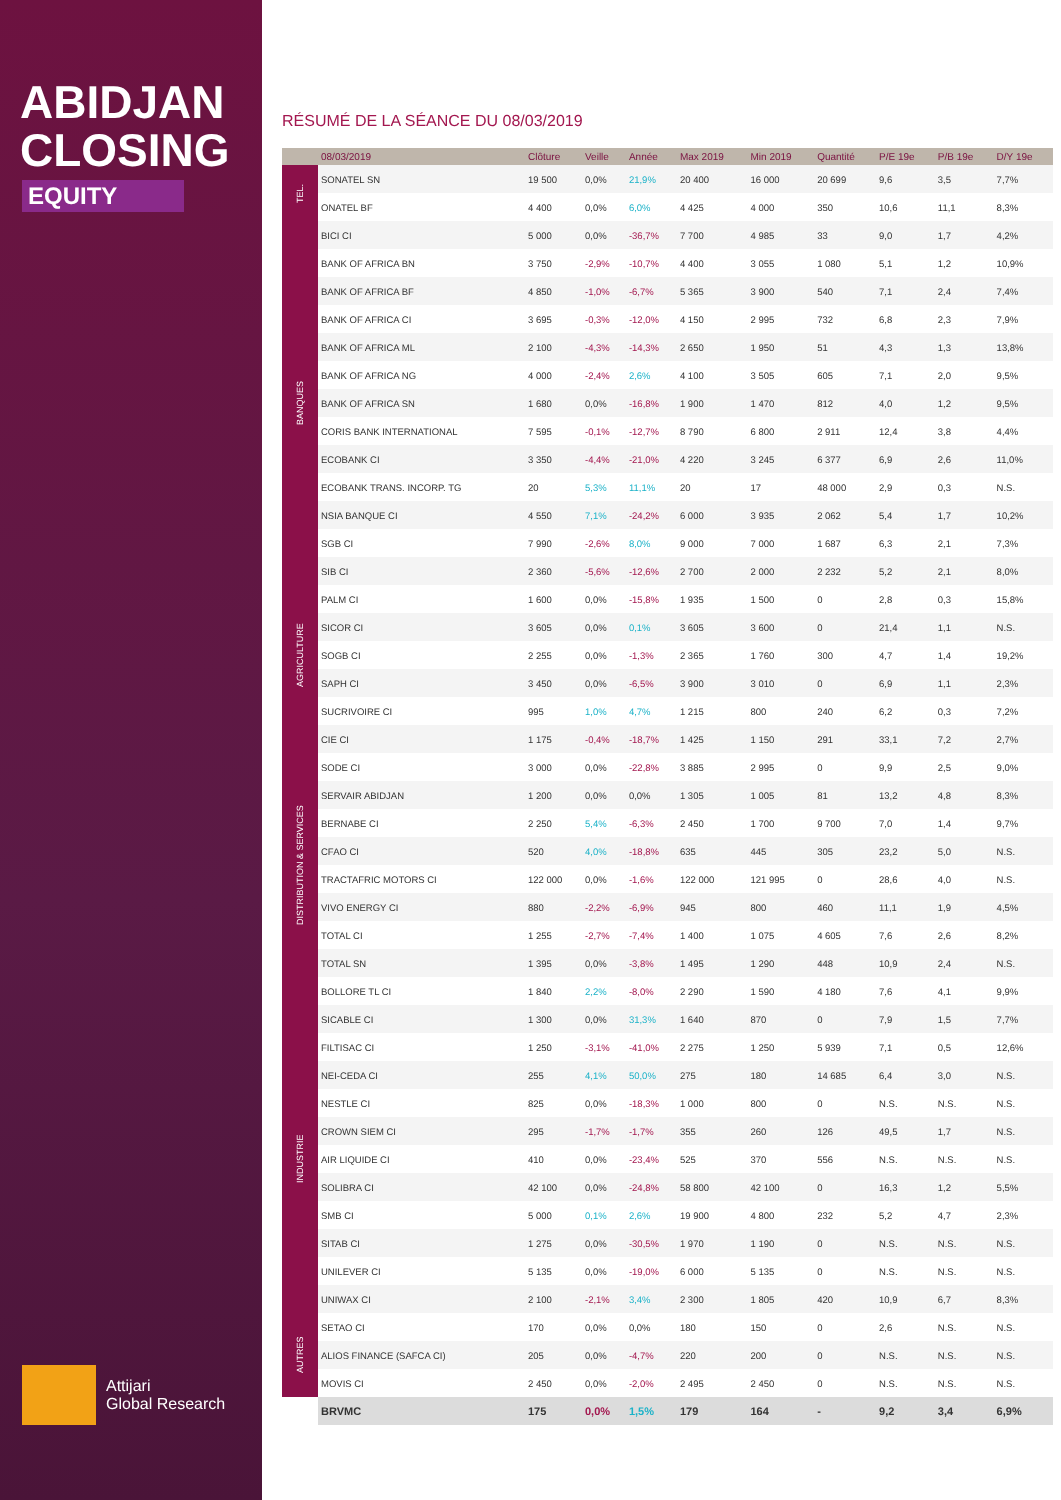ABIDJAN
CLOSING
EQUITY
Attijari
Global Research
RÉSUMÉ DE LA SÉANCE DU 08/03/2019
| | 08/03/2019 | Clôture | Veille | Année | Max 2019 | Min 2019 | Quantité | P/E 19e | P/B 19e | D/Y 19e |
| --- | --- | --- | --- | --- | --- | --- | --- | --- | --- | --- |
| TEL. | SONATEL SN | 19 500 | 0,0% | 21,9% | 20 400 | 16 000 | 20 699 | 9,6 | 3,5 | 7,7% |
| | ONATEL BF | 4 400 | 0,0% | 6,0% | 4 425 | 4 000 | 350 | 10,6 | 11,1 | 8,3% |
| BANQUES | BICI CI | 5 000 | 0,0% | -36,7% | 7 700 | 4 985 | 33 | 9,0 | 1,7 | 4,2% |
| | BANK OF AFRICA BN | 3 750 | -2,9% | -10,7% | 4 400 | 3 055 | 1 080 | 5,1 | 1,2 | 10,9% |
| | BANK OF AFRICA BF | 4 850 | -1,0% | -6,7% | 5 365 | 3 900 | 540 | 7,1 | 2,4 | 7,4% |
| | BANK OF AFRICA CI | 3 695 | -0,3% | -12,0% | 4 150 | 2 995 | 732 | 6,8 | 2,3 | 7,9% |
| | BANK OF AFRICA ML | 2 100 | -4,3% | -14,3% | 2 650 | 1 950 | 51 | 4,3 | 1,3 | 13,8% |
| | BANK OF AFRICA NG | 4 000 | -2,4% | 2,6% | 4 100 | 3 505 | 605 | 7,1 | 2,0 | 9,5% |
| | BANK OF AFRICA SN | 1 680 | 0,0% | -16,8% | 1 900 | 1 470 | 812 | 4,0 | 1,2 | 9,5% |
| | CORIS BANK INTERNATIONAL | 7 595 | -0,1% | -12,7% | 8 790 | 6 800 | 2 911 | 12,4 | 3,8 | 4,4% |
| | ECOBANK CI | 3 350 | -4,4% | -21,0% | 4 220 | 3 245 | 6 377 | 6,9 | 2,6 | 11,0% |
| | ECOBANK TRANS. INCORP. TG | 20 | 5,3% | 11,1% | 20 | 17 | 48 000 | 2,9 | 0,3 | N.S. |
| | NSIA BANQUE CI | 4 550 | 7,1% | -24,2% | 6 000 | 3 935 | 2 062 | 5,4 | 1,7 | 10,2% |
| | SGB CI | 7 990 | -2,6% | 8,0% | 9 000 | 7 000 | 1 687 | 6,3 | 2,1 | 7,3% |
| | SIB CI | 2 360 | -5,6% | -12,6% | 2 700 | 2 000 | 2 232 | 5,2 | 2,1 | 8,0% |
| AGRICULTURE | PALM CI | 1 600 | 0,0% | -15,8% | 1 935 | 1 500 | 0 | 2,8 | 0,3 | 15,8% |
| | SICOR CI | 3 605 | 0,0% | 0,1% | 3 605 | 3 600 | 0 | 21,4 | 1,1 | N.S. |
| | SOGB CI | 2 255 | 0,0% | -1,3% | 2 365 | 1 760 | 300 | 4,7 | 1,4 | 19,2% |
| | SAPH CI | 3 450 | 0,0% | -6,5% | 3 900 | 3 010 | 0 | 6,9 | 1,1 | 2,3% |
| | SUCRIVOIRE CI | 995 | 1,0% | 4,7% | 1 215 | 800 | 240 | 6,2 | 0,3 | 7,2% |
| DISTRIBUTION & SERVICES | CIE CI | 1 175 | -0,4% | -18,7% | 1 425 | 1 150 | 291 | 33,1 | 7,2 | 2,7% |
| | SODE CI | 3 000 | 0,0% | -22,8% | 3 885 | 2 995 | 0 | 9,9 | 2,5 | 9,0% |
| | SERVAIR ABIDJAN | 1 200 | 0,0% | 0,0% | 1 305 | 1 005 | 81 | 13,2 | 4,8 | 8,3% |
| | BERNABE CI | 2 250 | 5,4% | -6,3% | 2 450 | 1 700 | 9 700 | 7,0 | 1,4 | 9,7% |
| | CFAO CI | 520 | 4,0% | -18,8% | 635 | 445 | 305 | 23,2 | 5,0 | N.S. |
| | TRACTAFRIC MOTORS CI | 122 000 | 0,0% | -1,6% | 122 000 | 121 995 | 0 | 28,6 | 4,0 | N.S. |
| | VIVO ENERGY CI | 880 | -2,2% | -6,9% | 945 | 800 | 460 | 11,1 | 1,9 | 4,5% |
| | TOTAL CI | 1 255 | -2,7% | -7,4% | 1 400 | 1 075 | 4 605 | 7,6 | 2,6 | 8,2% |
| | TOTAL SN | 1 395 | 0,0% | -3,8% | 1 495 | 1 290 | 448 | 10,9 | 2,4 | N.S. |
| | BOLLORE TL CI | 1 840 | 2,2% | -8,0% | 2 290 | 1 590 | 4 180 | 7,6 | 4,1 | 9,9% |
| INDUSTRIE | SICABLE CI | 1 300 | 0,0% | 31,3% | 1 640 | 870 | 0 | 7,9 | 1,5 | 7,7% |
| | FILTISAC CI | 1 250 | -3,1% | -41,0% | 2 275 | 1 250 | 5 939 | 7,1 | 0,5 | 12,6% |
| | NEI-CEDA CI | 255 | 4,1% | 50,0% | 275 | 180 | 14 685 | 6,4 | 3,0 | N.S. |
| | NESTLE CI | 825 | 0,0% | -18,3% | 1 000 | 800 | 0 | N.S. | N.S. | N.S. |
| | CROWN SIEM CI | 295 | -1,7% | -1,7% | 355 | 260 | 126 | 49,5 | 1,7 | N.S. |
| | AIR LIQUIDE CI | 410 | 0,0% | -23,4% | 525 | 370 | 556 | N.S. | N.S. | N.S. |
| | SOLIBRA CI | 42 100 | 0,0% | -24,8% | 58 800 | 42 100 | 0 | 16,3 | 1,2 | 5,5% |
| | SMB CI | 5 000 | 0,1% | 2,6% | 19 900 | 4 800 | 232 | 5,2 | 4,7 | 2,3% |
| | SITAB CI | 1 275 | 0,0% | -30,5% | 1 970 | 1 190 | 0 | N.S. | N.S. | N.S. |
| | UNILEVER CI | 5 135 | 0,0% | -19,0% | 6 000 | 5 135 | 0 | N.S. | N.S. | N.S. |
| | UNIWAX CI | 2 100 | -2,1% | 3,4% | 2 300 | 1 805 | 420 | 10,9 | 6,7 | 8,3% |
| AUTRES | SETAO CI | 170 | 0,0% | 0,0% | 180 | 150 | 0 | 2,6 | N.S. | N.S. |
| | ALIOS FINANCE (SAFCA CI) | 205 | 0,0% | -4,7% | 220 | 200 | 0 | N.S. | N.S. | N.S. |
| | MOVIS CI | 2 450 | 0,0% | -2,0% | 2 495 | 2 450 | 0 | N.S. | N.S. | N.S. |
| | BRVMC | 175 | 0,0% | 1,5% | 179 | 164 | - | 9,2 | 3,4 | 6,9% |